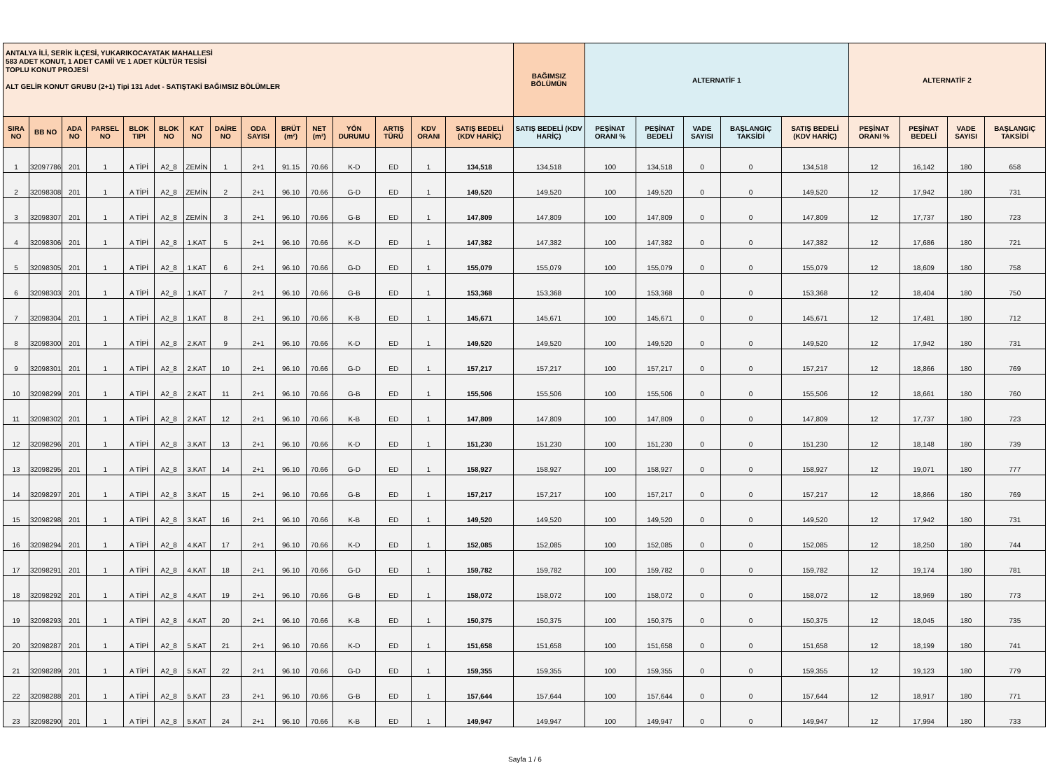| ANTALYA İLİ, SERİK İLÇESİ, YUKARIKOCAYATAK MAHALLESİ 583 ADET KONUT, 1 ADET CAMİİ VE 1 ADET KÜLTÜR TESİSİ TOPLU KONUT PROJESİ ALT GELİR KONUT GRUBU (2+1) Tipi 131 Adet - SATIŞTAKİ BAĞIMSIZ BÖLÜMLER | | | | | | | | | | | | | | | BAĞIMSIZ BÖLÜMÜN | ALTERNATİF 1 | | | | | ALTERNATİF 2 | | | |
| --- | --- | --- | --- | --- | --- | --- | --- | --- | --- | --- | --- | --- | --- | --- | --- | --- | --- | --- | --- | --- | --- | --- | --- | --- |
| SIRA NO | BB NO | ADA NO | PARSEL NO | BLOK TIPI | BLOK NO | KAT NO | DAİRE NO | ODA SAYISI | BRÜT (m²) | NET (m²) | YÖN DURUMU | ARTIŞ TÜRÜ | KDV ORANI | SATIŞ BEDELİ (KDV HARİÇ) | SATIŞ BEDELİ (KDV HARİÇ) | PEŞİNAT ORANI % | PEŞİNAT BEDELİ | VADE SAYISI | BAŞLANGIÇ TAKSİDİ | SATIŞ BEDELİ (KDV HARİÇ) | PEŞİNAT ORANI % | PEŞİNAT BEDELİ | VADE SAYISI | BAŞLANGIÇ TAKSİDİ |
| 1 | 32097786 | 201 | 1 | A TİPİ | A2_8 | ZEMİN | 1 | 2+1 | 91.15 | 70.66 | K-D | ED | 1 | 134,518 | 134,518 | 100 | 134,518 | 0 | 0 | 134,518 | 12 | 16,142 | 180 | 658 |
| 2 | 32098308 | 201 | 1 | A TİPİ | A2_8 | ZEMİN | 2 | 2+1 | 96.10 | 70.66 | G-D | ED | 1 | 149,520 | 149,520 | 100 | 149,520 | 0 | 0 | 149,520 | 12 | 17,942 | 180 | 731 |
| 3 | 32098307 | 201 | 1 | A TİPİ | A2_8 | ZEMİN | 3 | 2+1 | 96.10 | 70.66 | G-B | ED | 1 | 147,809 | 147,809 | 100 | 147,809 | 0 | 0 | 147,809 | 12 | 17,737 | 180 | 723 |
| 4 | 32098306 | 201 | 1 | A TİPİ | A2_8 | 1.KAT | 5 | 2+1 | 96.10 | 70.66 | K-D | ED | 1 | 147,382 | 147,382 | 100 | 147,382 | 0 | 0 | 147,382 | 12 | 17,686 | 180 | 721 |
| 5 | 32098305 | 201 | 1 | A TİPİ | A2_8 | 1.KAT | 6 | 2+1 | 96.10 | 70.66 | G-D | ED | 1 | 155,079 | 155,079 | 100 | 155,079 | 0 | 0 | 155,079 | 12 | 18,609 | 180 | 758 |
| 6 | 32098303 | 201 | 1 | A TİPİ | A2_8 | 1.KAT | 7 | 2+1 | 96.10 | 70.66 | G-B | ED | 1 | 153,368 | 153,368 | 100 | 153,368 | 0 | 0 | 153,368 | 12 | 18,404 | 180 | 750 |
| 7 | 32098304 | 201 | 1 | A TİPİ | A2_8 | 1.KAT | 8 | 2+1 | 96.10 | 70.66 | K-B | ED | 1 | 145,671 | 145,671 | 100 | 145,671 | 0 | 0 | 145,671 | 12 | 17,481 | 180 | 712 |
| 8 | 32098300 | 201 | 1 | A TİPİ | A2_8 | 2.KAT | 9 | 2+1 | 96.10 | 70.66 | K-D | ED | 1 | 149,520 | 149,520 | 100 | 149,520 | 0 | 0 | 149,520 | 12 | 17,942 | 180 | 731 |
| 9 | 32098301 | 201 | 1 | A TİPİ | A2_8 | 2.KAT | 10 | 2+1 | 96.10 | 70.66 | G-D | ED | 1 | 157,217 | 157,217 | 100 | 157,217 | 0 | 0 | 157,217 | 12 | 18,866 | 180 | 769 |
| 10 | 32098299 | 201 | 1 | A TİPİ | A2_8 | 2.KAT | 11 | 2+1 | 96.10 | 70.66 | G-B | ED | 1 | 155,506 | 155,506 | 100 | 155,506 | 0 | 0 | 155,506 | 12 | 18,661 | 180 | 760 |
| 11 | 32098302 | 201 | 1 | A TİPİ | A2_8 | 2.KAT | 12 | 2+1 | 96.10 | 70.66 | K-B | ED | 1 | 147,809 | 147,809 | 100 | 147,809 | 0 | 0 | 147,809 | 12 | 17,737 | 180 | 723 |
| 12 | 32098296 | 201 | 1 | A TİPİ | A2_8 | 3.KAT | 13 | 2+1 | 96.10 | 70.66 | K-D | ED | 1 | 151,230 | 151,230 | 100 | 151,230 | 0 | 0 | 151,230 | 12 | 18,148 | 180 | 739 |
| 13 | 32098295 | 201 | 1 | A TİPİ | A2_8 | 3.KAT | 14 | 2+1 | 96.10 | 70.66 | G-D | ED | 1 | 158,927 | 158,927 | 100 | 158,927 | 0 | 0 | 158,927 | 12 | 19,071 | 180 | 777 |
| 14 | 32098297 | 201 | 1 | A TİPİ | A2_8 | 3.KAT | 15 | 2+1 | 96.10 | 70.66 | G-B | ED | 1 | 157,217 | 157,217 | 100 | 157,217 | 0 | 0 | 157,217 | 12 | 18,866 | 180 | 769 |
| 15 | 32098298 | 201 | 1 | A TİPİ | A2_8 | 3.KAT | 16 | 2+1 | 96.10 | 70.66 | K-B | ED | 1 | 149,520 | 149,520 | 100 | 149,520 | 0 | 0 | 149,520 | 12 | 17,942 | 180 | 731 |
| 16 | 32098294 | 201 | 1 | A TİPİ | A2_8 | 4.KAT | 17 | 2+1 | 96.10 | 70.66 | K-D | ED | 1 | 152,085 | 152,085 | 100 | 152,085 | 0 | 0 | 152,085 | 12 | 18,250 | 180 | 744 |
| 17 | 32098291 | 201 | 1 | A TİPİ | A2_8 | 4.KAT | 18 | 2+1 | 96.10 | 70.66 | G-D | ED | 1 | 159,782 | 159,782 | 100 | 159,782 | 0 | 0 | 159,782 | 12 | 19,174 | 180 | 781 |
| 18 | 32098292 | 201 | 1 | A TİPİ | A2_8 | 4.KAT | 19 | 2+1 | 96.10 | 70.66 | G-B | ED | 1 | 158,072 | 158,072 | 100 | 158,072 | 0 | 0 | 158,072 | 12 | 18,969 | 180 | 773 |
| 19 | 32098293 | 201 | 1 | A TİPİ | A2_8 | 4.KAT | 20 | 2+1 | 96.10 | 70.66 | K-B | ED | 1 | 150,375 | 150,375 | 100 | 150,375 | 0 | 0 | 150,375 | 12 | 18,045 | 180 | 735 |
| 20 | 32098287 | 201 | 1 | A TİPİ | A2_8 | 5.KAT | 21 | 2+1 | 96.10 | 70.66 | K-D | ED | 1 | 151,658 | 151,658 | 100 | 151,658 | 0 | 0 | 151,658 | 12 | 18,199 | 180 | 741 |
| 21 | 32098289 | 201 | 1 | A TİPİ | A2_8 | 5.KAT | 22 | 2+1 | 96.10 | 70.66 | G-D | ED | 1 | 159,355 | 159,355 | 100 | 159,355 | 0 | 0 | 159,355 | 12 | 19,123 | 180 | 779 |
| 22 | 32098288 | 201 | 1 | A TİPİ | A2_8 | 5.KAT | 23 | 2+1 | 96.10 | 70.66 | G-B | ED | 1 | 157,644 | 157,644 | 100 | 157,644 | 0 | 0 | 157,644 | 12 | 18,917 | 180 | 771 |
| 23 | 32098290 | 201 | 1 | A TİPİ | A2_8 | 5.KAT | 24 | 2+1 | 96.10 | 70.66 | K-B | ED | 1 | 149,947 | 149,947 | 100 | 149,947 | 0 | 0 | 149,947 | 12 | 17,994 | 180 | 733 |
Sayfa 1 / 6